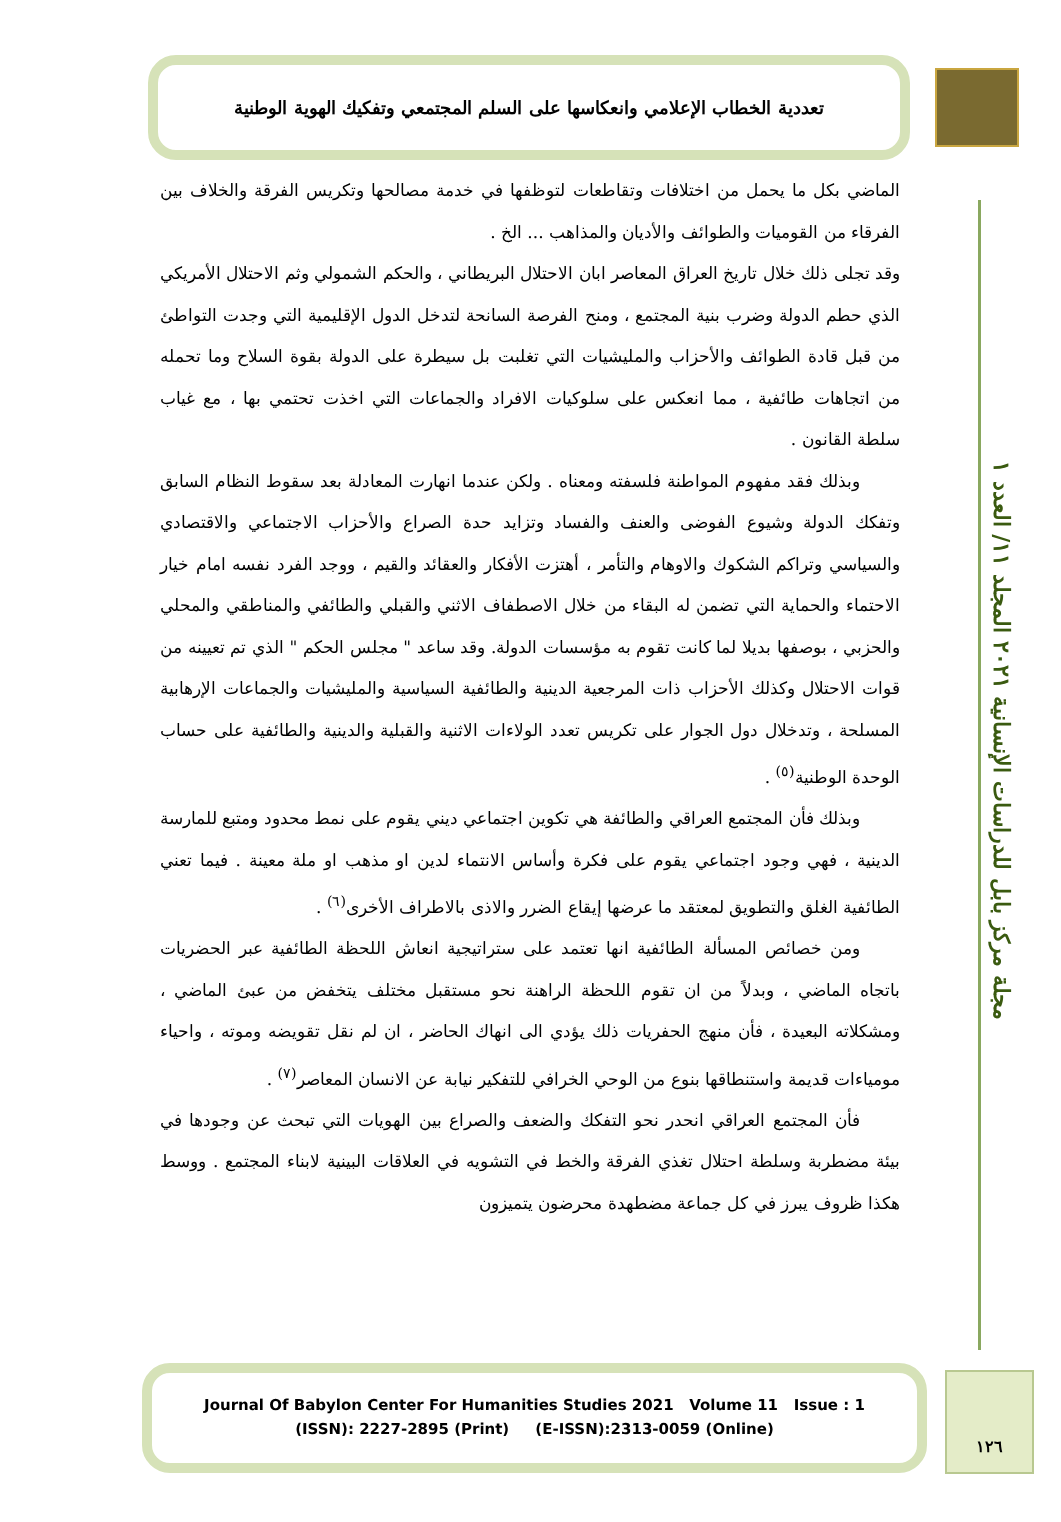تعددية الخطاب الإعلامي وانعكاسها على السلم المجتمعي وتفكيك الهوية الوطنية
مجلة مركز بابل للدراسات الإنسانية ٢٠٢١ المجلد ١١/ العدد ١
الماضي بكل ما يحمل من اختلافات وتقاطعات لتوظفها في خدمة مصالحها وتكريس الفرقة والخلاف بين الفرقاء من القوميات والطوائف والأديان والمذاهب ... الخ .
وقد تجلى ذلك خلال تاريخ العراق المعاصر ابان الاحتلال البريطاني ، والحكم الشمولي وثم الاحتلال الأمريكي الذي حطم الدولة وضرب بنية المجتمع ، ومنح الفرصة السانحة لتدخل الدول الإقليمية التي وجدت التواطئ من قبل قادة الطوائف والأحزاب والمليشيات التي تغلبت بل سيطرة على الدولة بقوة السلاح وما تحمله من اتجاهات طائفية ، مما انعكس على سلوكيات الافراد والجماعات التي اخذت تحتمي بها ، مع غياب سلطة القانون .
وبذلك فقد مفهوم المواطنة فلسفته ومعناه . ولكن عندما انهارت المعادلة بعد سقوط النظام السابق وتفكك الدولة وشيوع الفوضى والعنف والفساد وتزايد حدة الصراع والأحزاب الاجتماعي والاقتصادي والسياسي وتراكم الشكوك والاوهام والتأمر ، أهتزت الأفكار والعقائد والقيم ، ووجد الفرد نفسه امام خيار الاحتماء والحماية التي تضمن له البقاء من خلال الاصطفاف الاثني والقبلي والطائفي والمناطقي والمحلي والحزبي ، بوصفها بديلا لما كانت تقوم به مؤسسات الدولة. وقد ساعد " مجلس الحكم " الذي تم تعيينه من قوات الاحتلال وكذلك الأحزاب ذات المرجعية الدينية والطائفية السياسية والمليشيات والجماعات الإرهابية المسلحة ، وتدخلال دول الجوار على تكريس تعدد الولاءات الاثنية والقبلية والدينية والطائفية على حساب الوحدة الوطنية<sup>(٥)</sup> .
وبذلك فأن المجتمع العراقي والطائفة هي تكوين اجتماعي ديني يقوم على نمط محدود ومتبع للمارسة الدينية ، فهي وجود اجتماعي يقوم على فكرة وأساس الانتماء لدين او مذهب او ملة معينة . فيما تعني الطائفية الغلق والتطويق لمعتقد ما عرضها إيقاع الضرر والاذى بالاطراف الأخرى<sup>(٦)</sup> .
ومن خصائص المسألة الطائفية انها تعتمد على ستراتيجية انعاش اللحظة الطائفية عبر الحضريات باتجاه الماضي ، وبدلاً من ان تقوم اللحظة الراهنة نحو مستقبل مختلف يتخفض من عبئ الماضي ، ومشكلاته البعيدة ، فأن منهج الحفريات ذلك يؤدي الى انهاك الحاضر ، ان لم نقل تقويضه وموته ، واحياء مومياءات قديمة واستنطاقها بنوع من الوحي الخرافي للتفكير نيابة عن الانسان المعاصر<sup>(٧)</sup> .
فأن المجتمع العراقي انحدر نحو التفكك والضعف والصراع بين الهويات التي تبحث عن وجودها في بيئة مضطربة وسلطة احتلال تغذي الفرقة والخط في التشويه في العلاقات البينية لابناء المجتمع . ووسط هكذا ظروف يبرز في كل جماعة مضطهدة محرضون يتميزون
Journal Of Babylon Center For Humanities Studies 2021 Volume 11 Issue : 1
(ISSN): 2227-2895 (Print) (E-ISSN):2313-0059 (Online)
١٢٦